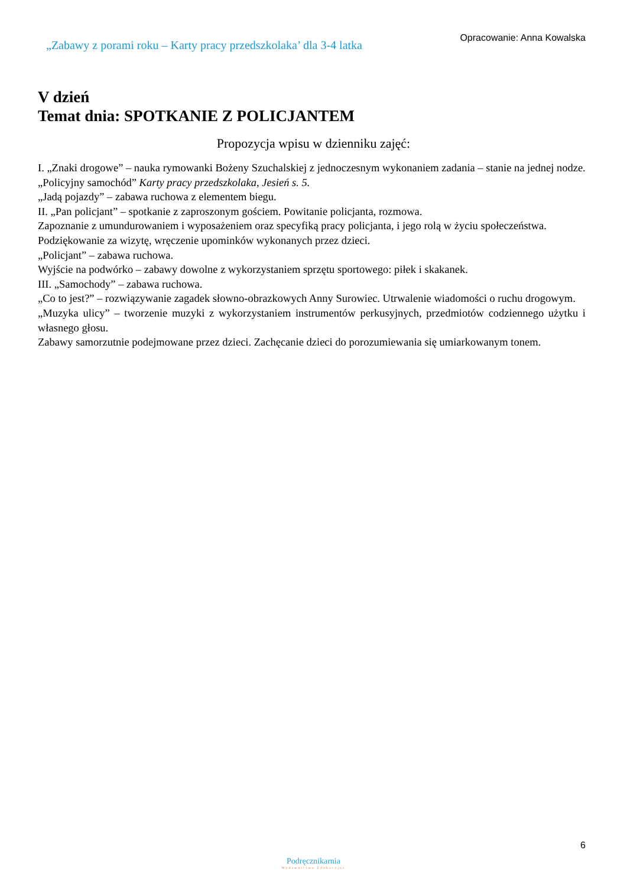„Zabawy z porami roku – Karty pracy przedszkolaka’ dla 3-4 latka
Opracowanie: Anna Kowalska
V dzień
Temat dnia: SPOTKANIE Z POLICJANTEM
Propozycja wpisu w dzienniku zajęć:
I. „Znaki drogowe” – nauka rymowanki Bożeny Szuchalskiej z jednoczesnym wykonaniem zadania – stanie na jednej nodze.
„Policyjny samochód” Karty pracy przedszkolaka, Jesień s. 5.
„Jadą pojazdy” – zabawa ruchowa z elementem biegu.
II. „Pan policjant” – spotkanie z zaproszonym gościem. Powitanie policjanta, rozmowa.
Zapoznanie z umundurowaniem i wyposażeniem oraz specyfiką pracy policjanta, i jego rolą w życiu społeczeństwa.
Podziękowanie za wizytę, wręczenie upominków wykonanych przez dzieci.
„Policjant” – zabawa ruchowa.
Wyjście na podwórko – zabawy dowolne z wykorzystaniem sprzętu sportowego: piłek i skakanek.
III. „Samochody” – zabawa ruchowa.
„Co to jest?” – rozwiązywanie zagadek słowno-obrazkowych Anny Surowiec. Utrwalenie wiadomości o ruchu drogowym.
„Muzyka ulicy” – tworzenie muzyki z wykorzystaniem instrumentów perkusyjnych, przedmiotów codziennego użytku i własnego głosu.
Zabawy samorzutnie podejmowane przez dzieci. Zachęcanie dzieci do porozumiewania się umiarkowanym tonem.
6
Podręcznikarnia
Wydawnictwo Edukacyjne